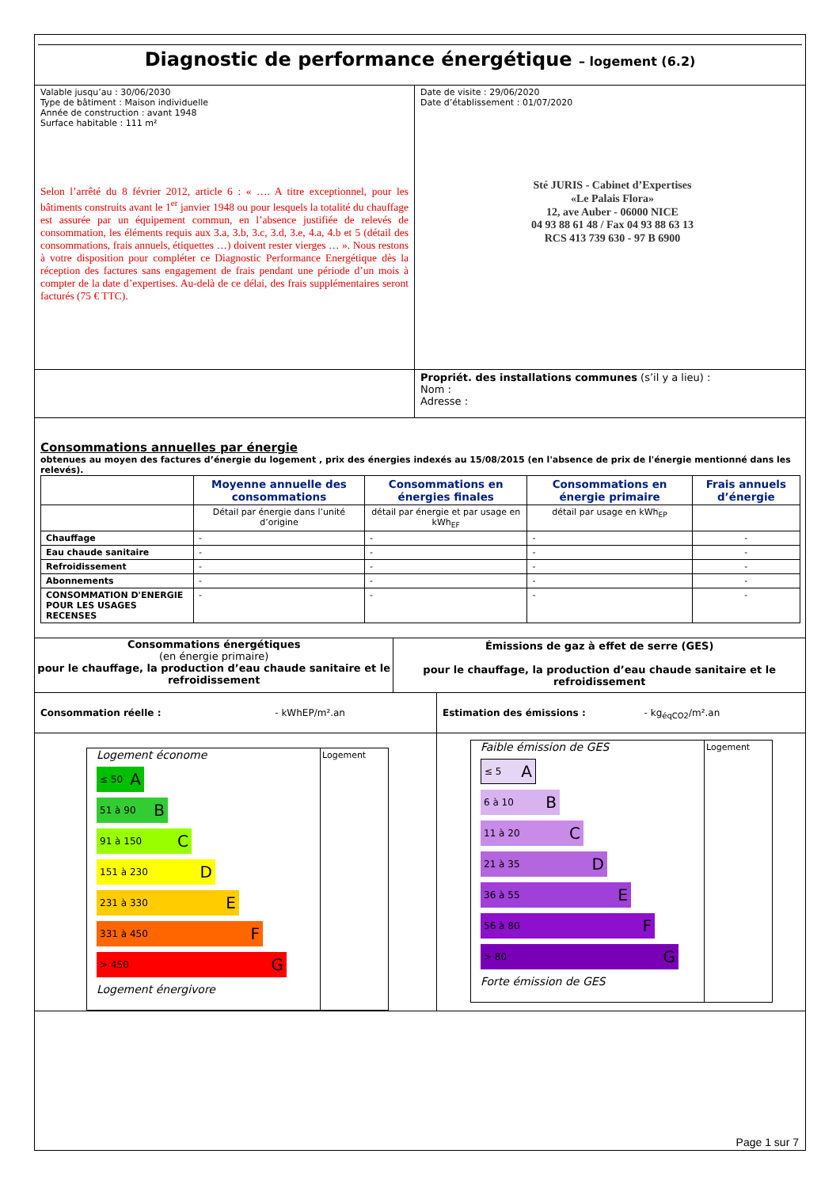Diagnostic de performance énergétique – logement (6.2)
Valable jusqu’au : 30/06/2030
Type de bâtiment : Maison individuelle
Année de construction : avant 1948
Surface habitable : 111 m²
Selon l’arrêté du 8 février 2012, article 6 : « …. A titre exceptionnel, pour les bâtiments construits avant le 1<sup>er</sup> janvier 1948 ou pour lesquels la totalité du chauffage est assurée par un équipement commun, en l’absence justifiée de relevés de consommation, les éléments requis aux 3.a, 3.b, 3.c, 3.d, 3.e, 4.a, 4.b et 5 (détail des consommations, frais annuels, étiquettes …) doivent rester vierges … ». Nous restons à votre disposition pour compléter ce Diagnostic Performance Energétique dès la réception des factures sans engagement de frais pendant une période d’un mois à compter de la date d’expertises. Au-delà de ce délai, des frais supplémentaires seront facturés (75 € TTC).
Date de visite : 29/06/2020
Date d’établissement : 01/07/2020
Sté JURIS - Cabinet d’Expertises
«Le Palais Flora»
12, ave Auber - 06000 NICE
04 93 88 61 48 / Fax 04 93 88 63 13
RCS 413 739 630 - 97 B 6900
Propriét. des installations communes (s’il y a lieu) :
Nom :
Adresse :
Consommations annuelles par énergie
obtenues au moyen des factures d’énergie du logement , prix des énergies indexés au 15/08/2015 (en l'absence de prix de l'énergie mentionné dans les relevés).
| | Moyenne annuelle des consommations | Consommations en énergies finales | Consommations en énergie primaire | Frais annuels d’énergie |
| | Détail par énergie dans l’unité d’origine | détail par énergie et par usage en kWh<sub>EF</sub> | détail par usage en kWh<sub>EP</sub> | |
| Chauffage | - | - | - | - |
| Eau chaude sanitaire | - | - | - | - |
| Refroidissement | - | - | - | - |
| Abonnements | - | - | - | - |
| CONSOMMATION D'ENERGIE POUR LES USAGES RECENSES | - | - | - | - |
Consommations énergétiques
(en énergie primaire)
pour le chauffage, la production d’eau chaude sanitaire et le refroidissement
Émissions de gaz à effet de serre (GES)
pour le chauffage, la production d’eau chaude sanitaire et le refroidissement
Consommation réelle : - kWhEP/m².an
Estimation des émissions : - kg<sub>éqCO2</sub>/m².an
Logement économe
≤ 50 A
51 à 90 B
91 à 150 C
151 à 230 D
231 à 330 E
331 à 450 F
> 450 G
Logement énergivore
Logement
Faible émission de GES
≤ 5 A
6 à 10 B
11 à 20 C
21 à 35 D
36 à 55 E
56 à 80 F
> 80 G
Forte émission de GES
Logement
Page 1 sur 7